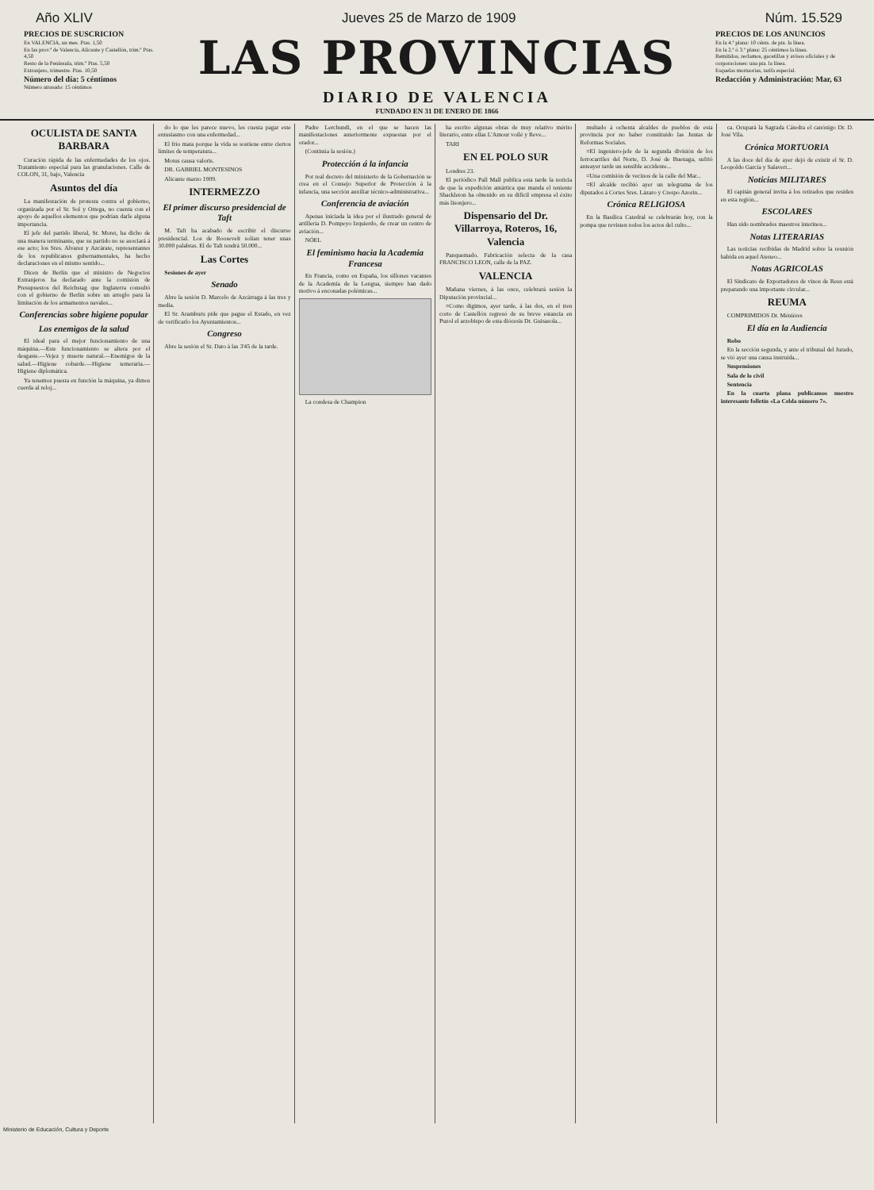Año XLIV Jueves 25 de Marzo de 1909 Núm. 15.529
PRECIOS DE SUSCRICION
En VALENCIA, un mes. Ptas. 1,50
En las prov.ª de Valencia, Alicante y Castellón, trim.º Ptas. 4,50
Resto de la Península, trim.º Ptas. 5,50
Extranjero, trimestre. Ptas. 10,50
Número del día: 5 céntimos
Número atrasado: 15 céntimos
LAS PROVINCIAS
DIARIO DE VALENCIA
FUNDADO EN 31 DE ENERO DE 1866
PRECIOS DE LOS ANUNCIOS
En la 4.ª plana: 10 cénts. de pta. la línea.
En la 2.ª ó 3.ª plana: 25 céntimos la línea.
Remitidos, reclamos, gacetillas y avisos oficiales y de corporaciones: una pta. la línea.
Esquelas mortuorias, tarifa especial.
Redacción y Administración: Mar, 63
OCULISTA DE SANTA BARBARA
Curación rápida de las enfermedades de los ojos. Tratamiento especial para las granulaciones. Calle de COLON, 31, bajo, Valencia
Asuntos del día
La manifestación de protesta contra el gobierno, organizada por el Sr. Sol y Ortega, no cuenta con el apoyo de aquellos elementos que podrían darle alguna importancia.
El jefe del partido liberal, Sr. Moret, ha dicho de una manera terminante, que su partido no se asociará á ese acto; los Sres. Alvarez y Azcárate, representantes de los republicanos gubernamentales, ha hecho declaraciones en el mismo sentido...
Dicen de Berlín que el ministro de Negocios Extranjeros ha declarado ante la comisión de Presupuestos del Reichstag que Inglaterra consultó con el gobierno de Berlín sobre un arreglo para la limitación de los armamentos navales...
Conferencias sobre higiene popular
Los enemigos de la salud
El ideal para el mejor funcionamiento de una máquina.—Este funcionamiento se altera por el desgaste.—Vejez y muerte natural.—Enemigos de la salud.—Higiene cobarde.—Higiene temeraria.—Higiene diplomática.
Ya tenemos puesta en función la máquina, ya dimos cuerda al reloj...
do lo que les parece nuevo, les cuesta pagar este entusiasmo con una enfermedad...
El frío mata porque la vida se sostiene entre ciertos límites de temperatura...
Motus causa valoris.
DR. GABRIEL MONTESINOS
Alicante marzo 1909.
INTERMEZZO
El primer discurso presidencial de Taft
M. Taft ha acabado de escribir el discurso presidencial. Los de Roosevelt solían tener unas 30.000 palabras. El de Taft tendrá 50.000...
Las Cortes
Sesiones de ayer
Senado
Abre la sesión D. Marcelo de Azcárraga á las tres y media.
El Sr. Aramburu pide que pague el Estado, en vez de verificarlo los Ayuntamientos...
Congreso
Abre la sesión el Sr. Dato á las 3'45 de la tarde.
Padre Lerchundi, en el que se hacen las manifestaciones anteriormente expuestas por el orador...
(Continúa la sesión.)
Protección á la infancia
Por real decreto del ministerio de la Gobernación se crea en el Consejo Superior de Protección á la infancia, una sección auxiliar técnico-administrativa...
Conferencia de aviación
Apenas iniciada la idea por el ilustrado general de artillería D. Pompeyo Izquierdo, de crear un centro de aviación...
NÓEL
El feminismo hacia la Academia Francesa
En Francia, como en España, los sillones vacantes de la Academia de la Lengua, siempre han dado motivo á enconadas polémicas...
La condesa de Champion
ha escrito algunas obras de muy relativo mérito literario, entre ellas L'Amour voilé y Reve...
TARI
EN EL POLO SUR
Londres 23.
El periódico Pall Mall publica esta tarde la noticia de que la expedición antártica que manda el teniente Shackleton ha obtenido en su difícil empresa el éxito más lisonjero...
Dispensario del Dr. Villarroya, Roteros, 16, Valencia
Panquemado. Fabricación selecta de la casa FRANCISCO LEON, calle de la PAZ.
VALENCIA
Mañana viernes, á las once, celebrará sesión la Diputación provincial...
=Como digimos, ayer tarde, á las dos, en el tren corto de Castellón regresó de su breve estancia en Puzol el arzobispo de esta diócesis Dr. Guisasola...
multado á ochenta alcaldes de pueblos de esta provincia por no haber constituído las Juntas de Reformas Sociales.
=El ingeniero-jefe de la segunda división de los ferrocarriles del Norte, D. José de Buenaga, sufrió anteayer tarde un sensible accidente...
=Una comisión de vecinos de la calle del Mar...
=El alcalde recibió ayer un telegrama de los diputados á Cortes Sres. Lázaro y Crespo Azorín...
Crónica RELIGIOSA
En la Basílica Catedral se celebrarán hoy, con la pompa que revisten todos los actos del culto...
ca. Ocupará la Sagrada Cátedra el canónigo Dr. D. José Vila.
Crónica MORTUORIA
A las doce del día de ayer dejó de existir el Sr. D. Leopoldo García y Salavert...
Noticias MILITARES
El capitán general invita á los retirados que residen en esta región...
ESCOLARES
Han sido nombrados maestros interinos...
Notas LITERARIAS
Las noticias recibidas de Madrid sobre la reunión habida en aquel Ateneo...
Notas AGRICOLAS
El Sindicato de Exportadores de vinos de Reus está preparando una importante circular...
REUMA
COMPRIMIDOS Dr. Ménières
El día en la Audiencia
Robo
En la sección segunda, y ante el tribunal del Jurado, se vió ayer una causa instruida...
Suspensiones
Sala de lo civil
Sentencia
En la cuarta plana publicamos nuestro interesante folletín «La Celda número 7».
Ministerio de Educación, Cultura y Deporte